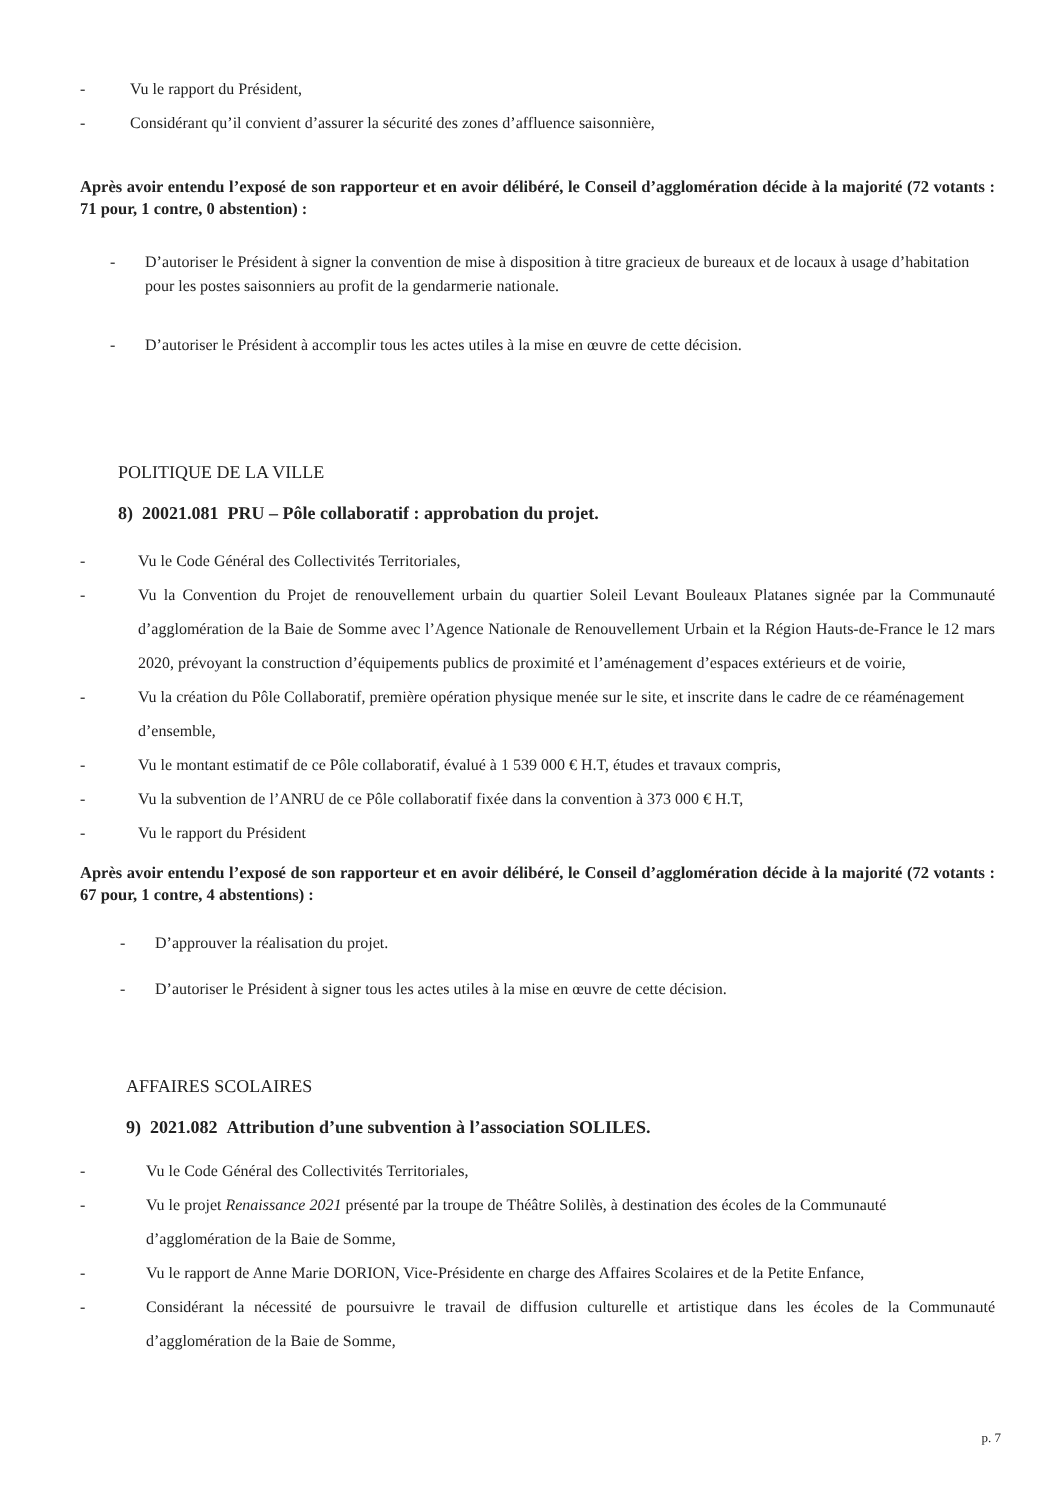- Vu le rapport du Président,
- Considérant qu’il convient d’assurer la sécurité des zones d’affluence saisonnière,
Après avoir entendu l’exposé de son rapporteur et en avoir délibéré, le Conseil d’agglomération décide à la majorité (72 votants : 71 pour, 1 contre, 0 abstention) :
- D’autoriser le Président à signer la convention de mise à disposition à titre gracieux de bureaux et de locaux à usage d’habitation pour les postes saisonniers au profit de la gendarmerie nationale.
- D’autoriser le Président à accomplir tous les actes utiles à la mise en œuvre de cette décision.
POLITIQUE DE LA VILLE
8) 20021.081 PRU – Pôle collaboratif : approbation du projet.
- Vu le Code Général des Collectivités Territoriales,
- Vu la Convention du Projet de renouvellement urbain du quartier Soleil Levant Bouleaux Platanes signée par la Communauté d’agglomération de la Baie de Somme avec l’Agence Nationale de Renouvellement Urbain et la Région Hauts-de-France le 12 mars 2020, prévoyant la construction d’équipements publics de proximité et l’aménagement d’espaces extérieurs et de voirie,
- Vu la création du Pôle Collaboratif, première opération physique menée sur le site, et inscrite dans le cadre de ce réaménagement d’ensemble,
- Vu le montant estimatif de ce Pôle collaboratif, évalué à 1 539 000 € H.T, études et travaux compris,
- Vu la subvention de l’ANRU de ce Pôle collaboratif fixée dans la convention à 373 000 € H.T,
- Vu le rapport du Président
Après avoir entendu l’exposé de son rapporteur et en avoir délibéré, le Conseil d’agglomération décide à la majorité (72 votants : 67 pour, 1 contre, 4 abstentions) :
- D’approuver la réalisation du projet.
- D’autoriser le Président à signer tous les actes utiles à la mise en œuvre de cette décision.
AFFAIRES SCOLAIRES
9) 2021.082 Attribution d’une subvention à l’association SOLILES.
- Vu le Code Général des Collectivités Territoriales,
- Vu le projet Renaissance 2021 présenté par la troupe de Théâtre Solilès, à destination des écoles de la Communauté d’agglomération de la Baie de Somme,
- Vu le rapport de Anne Marie DORION, Vice-Présidente en charge des Affaires Scolaires et de la Petite Enfance,
- Considérant la nécessité de poursuivre le travail de diffusion culturelle et artistique dans les écoles de la Communauté d’agglomération de la Baie de Somme,
p. 7